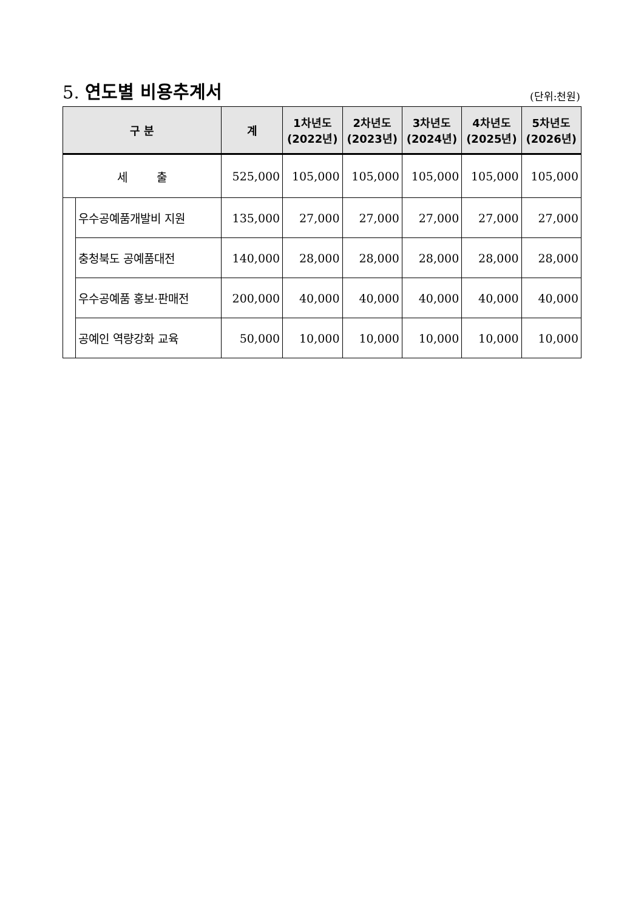5. 연도별 비용추계서
(단위:천원)
| 구 분 | | 계 | 1차년도 (2022년) | 2차년도 (2023년) | 3차년도 (2024년) | 4차년도 (2025년) | 5차년도 (2026년) |
| --- | --- | --- | --- | --- | --- | --- | --- |
| 세 출 | | 525,000 | 105,000 | 105,000 | 105,000 | 105,000 | 105,000 |
| | 우수공예품개발비 지원 | 135,000 | 27,000 | 27,000 | 27,000 | 27,000 | 27,000 |
| | 충청북도 공예품대전 | 140,000 | 28,000 | 28,000 | 28,000 | 28,000 | 28,000 |
| | 우수공예품 홍보·판매전 | 200,000 | 40,000 | 40,000 | 40,000 | 40,000 | 40,000 |
| | 공예인 역량강화 교육 | 50,000 | 10,000 | 10,000 | 10,000 | 10,000 | 10,000 |